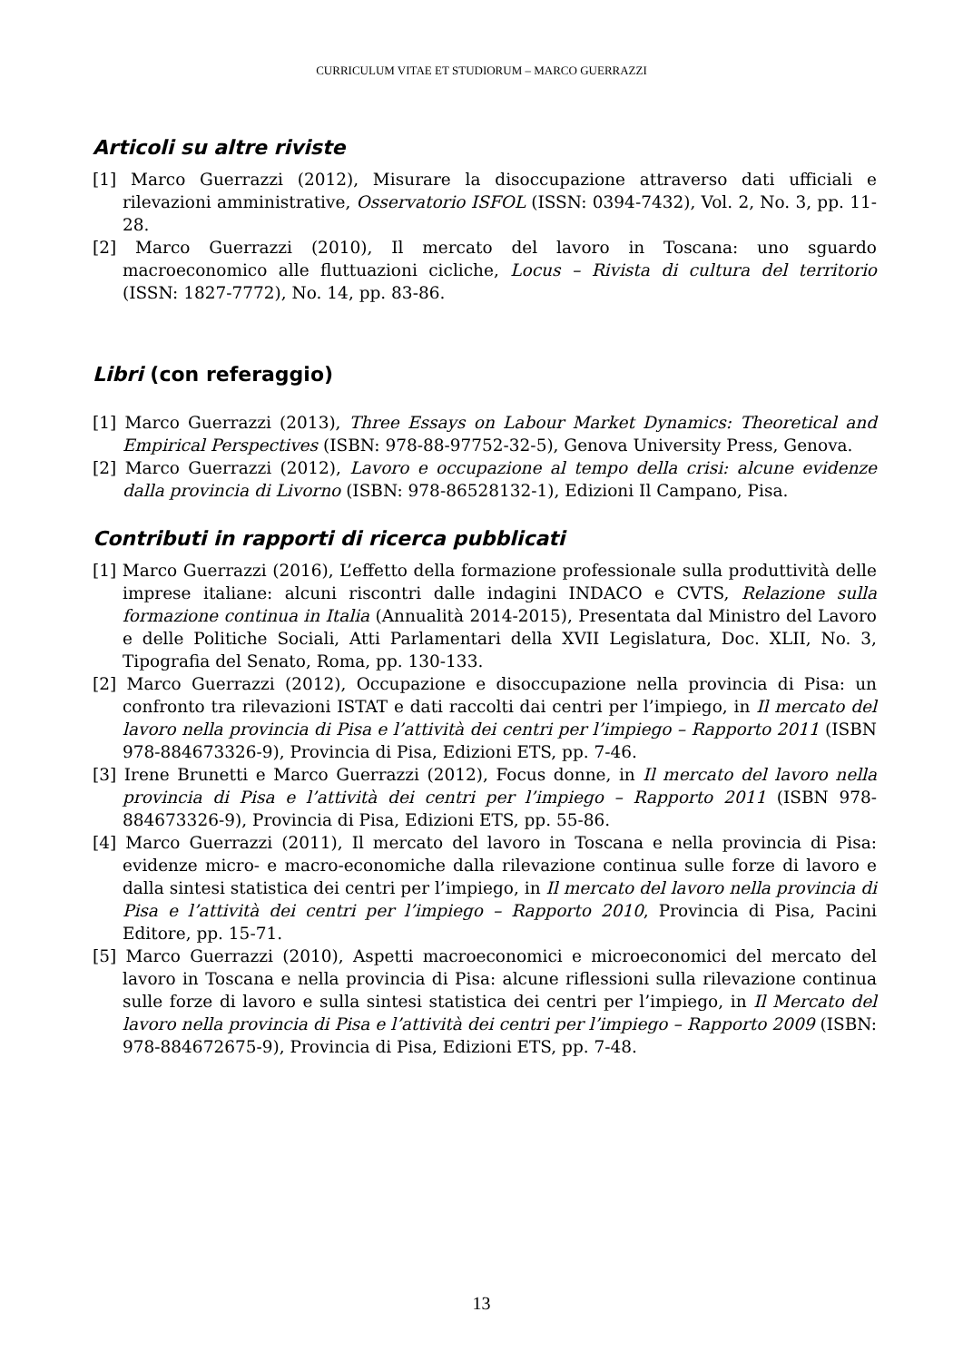CURRICULUM VITAE ET STUDIORUM – MARCO GUERRAZZI
Articoli su altre riviste
[1] Marco Guerrazzi (2012), Misurare la disoccupazione attraverso dati ufficiali e rilevazioni amministrative, Osservatorio ISFOL (ISSN: 0394-7432), Vol. 2, No. 3, pp. 11-28.
[2] Marco Guerrazzi (2010), Il mercato del lavoro in Toscana: uno sguardo macroeconomico alle fluttuazioni cicliche, Locus – Rivista di cultura del territorio (ISSN: 1827-7772), No. 14, pp. 83-86.
Libri (con referaggio)
[1] Marco Guerrazzi (2013), Three Essays on Labour Market Dynamics: Theoretical and Empirical Perspectives (ISBN: 978-88-97752-32-5), Genova University Press, Genova.
[2] Marco Guerrazzi (2012), Lavoro e occupazione al tempo della crisi: alcune evidenze dalla provincia di Livorno (ISBN: 978-86528132-1), Edizioni Il Campano, Pisa.
Contributi in rapporti di ricerca pubblicati
[1] Marco Guerrazzi (2016), L’effetto della formazione professionale sulla produttività delle imprese italiane: alcuni riscontri dalle indagini INDACO e CVTS, Relazione sulla formazione continua in Italia (Annualità 2014-2015), Presentata dal Ministro del Lavoro e delle Politiche Sociali, Atti Parlamentari della XVII Legislatura, Doc. XLII, No. 3, Tipografia del Senato, Roma, pp. 130-133.
[2] Marco Guerrazzi (2012), Occupazione e disoccupazione nella provincia di Pisa: un confronto tra rilevazioni ISTAT e dati raccolti dai centri per l’impiego, in Il mercato del lavoro nella provincia di Pisa e l’attività dei centri per l’impiego – Rapporto 2011 (ISBN 978-884673326-9), Provincia di Pisa, Edizioni ETS, pp. 7-46.
[3] Irene Brunetti e Marco Guerrazzi (2012), Focus donne, in Il mercato del lavoro nella provincia di Pisa e l’attività dei centri per l’impiego – Rapporto 2011 (ISBN 978-884673326-9), Provincia di Pisa, Edizioni ETS, pp. 55-86.
[4] Marco Guerrazzi (2011), Il mercato del lavoro in Toscana e nella provincia di Pisa: evidenze micro- e macro-economiche dalla rilevazione continua sulle forze di lavoro e dalla sintesi statistica dei centri per l’impiego, in Il mercato del lavoro nella provincia di Pisa e l’attività dei centri per l’impiego – Rapporto 2010, Provincia di Pisa, Pacini Editore, pp. 15-71.
[5] Marco Guerrazzi (2010), Aspetti macroeconomici e microeconomici del mercato del lavoro in Toscana e nella provincia di Pisa: alcune riflessioni sulla rilevazione continua sulle forze di lavoro e sulla sintesi statistica dei centri per l’impiego, in Il Mercato del lavoro nella provincia di Pisa e l’attività dei centri per l’impiego – Rapporto 2009 (ISBN: 978-884672675-9), Provincia di Pisa, Edizioni ETS, pp. 7-48.
13